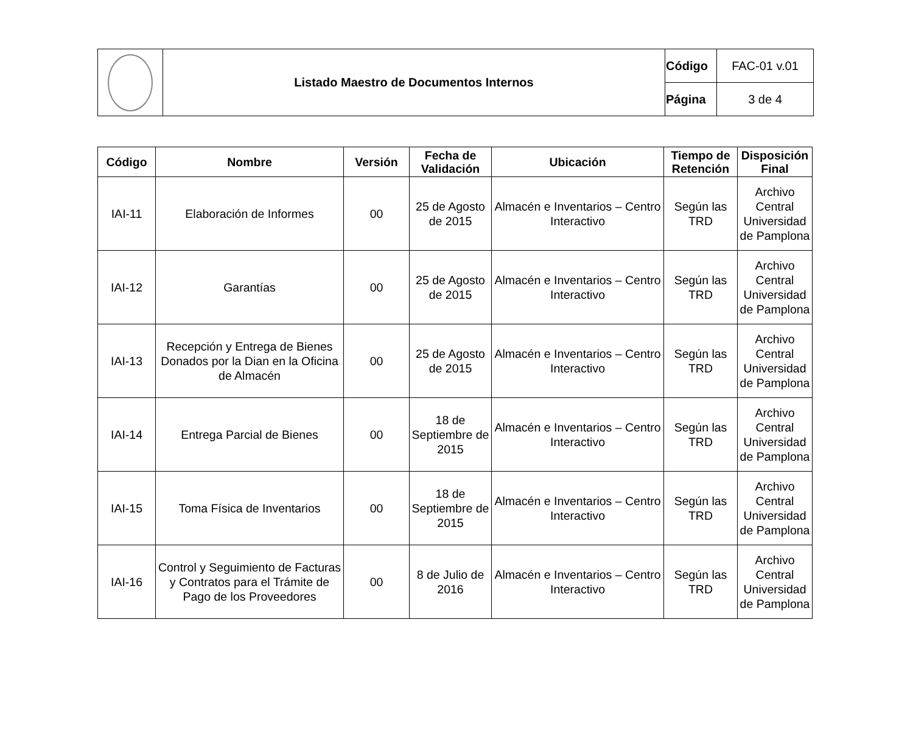| | Listado Maestro de Documentos Internos | Código | FAC-01 v.01 |
| | | Página | 3 de 4 |
| Código | Nombre | Versión | Fecha de Validación | Ubicación | Tiempo de Retención | Disposición Final |
| --- | --- | --- | --- | --- | --- | --- |
| IAI-11 | Elaboración de Informes | 00 | 25 de Agosto de 2015 | Almacén e Inventarios – Centro Interactivo | Según las TRD | Archivo Central Universidad de Pamplona |
| IAI-12 | Garantías | 00 | 25 de Agosto de 2015 | Almacén e Inventarios – Centro Interactivo | Según las TRD | Archivo Central Universidad de Pamplona |
| IAI-13 | Recepción y Entrega de Bienes Donados por la Dian en la Oficina de Almacén | 00 | 25 de Agosto de 2015 | Almacén e Inventarios – Centro Interactivo | Según las TRD | Archivo Central Universidad de Pamplona |
| IAI-14 | Entrega Parcial de Bienes | 00 | 18 de Septiembre de 2015 | Almacén e Inventarios – Centro Interactivo | Según las TRD | Archivo Central Universidad de Pamplona |
| IAI-15 | Toma Física de Inventarios | 00 | 18 de Septiembre de 2015 | Almacén e Inventarios – Centro Interactivo | Según las TRD | Archivo Central Universidad de Pamplona |
| IAI-16 | Control y Seguimiento de Facturas y Contratos para el Trámite de Pago de los Proveedores | 00 | 8 de Julio de 2016 | Almacén e Inventarios – Centro Interactivo | Según las TRD | Archivo Central Universidad de Pamplona |